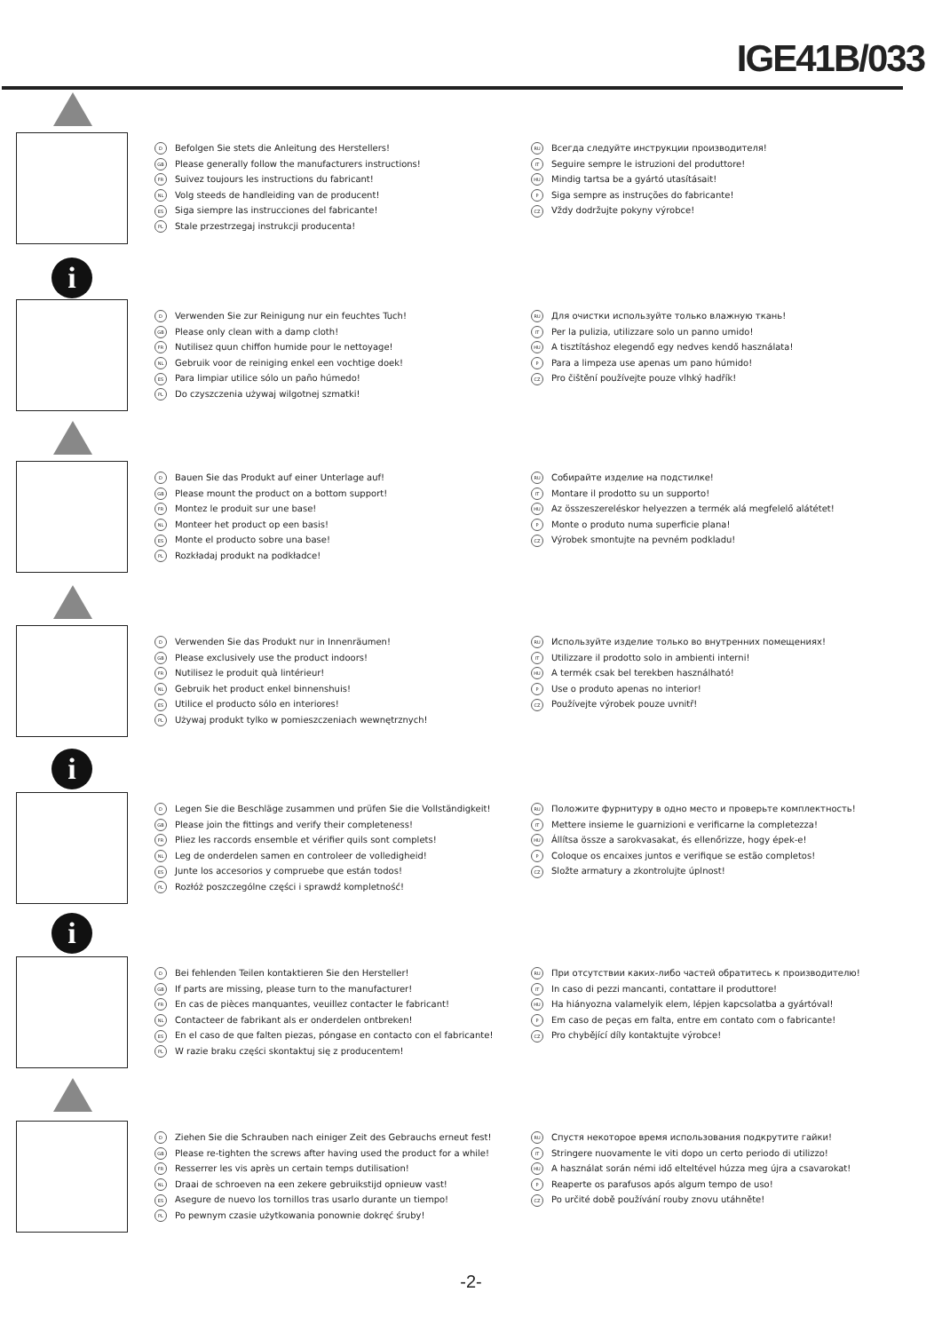IGE41B/033
D Befolgen Sie stets die Anleitung des Herstellers!
GB Please generally follow the manufacturers instructions!
FR Suivez toujours les instructions du fabricant!
NL Volg steeds de handleiding van de producent!
ES Siga siempre las instrucciones del fabricante!
PL Stale przestrzegaj instrukcji producenta!
RU Всегда следуйте инструкции производителя!
IT Seguire sempre le istruzioni del produttore!
HU Mindig tartsa be a gyártó utasításait!
P Siga sempre as instruções do fabricante!
CZ Vždy dodržujte pokyny výrobce!
i
D Verwenden Sie zur Reinigung nur ein feuchtes Tuch!
GB Please only clean with a damp cloth!
FR Nutilisez quun chiffon humide pour le nettoyage!
NL Gebruik voor de reiniging enkel een vochtige doek!
ES Para limpiar utilice sólo un paño húmedo!
PL Do czyszczenia używaj wilgotnej szmatki!
RU Для очистки используйте только влажную ткань!
IT Per la pulizia, utilizzare solo un panno umido!
HU A tisztításhoz elegendő egy nedves kendő használata!
P Para a limpeza use apenas um pano húmido!
CZ Pro čištění používejte pouze vlhký hadřík!
D Bauen Sie das Produkt auf einer Unterlage auf!
GB Please mount the product on a bottom support!
FR Montez le produit sur une base!
NL Monteer het product op een basis!
ES Monte el producto sobre una base!
PL Rozkładaj produkt na podkładce!
RU Собирайте изделие на подстилке!
IT Montare il prodotto su un supporto!
HU Az összeszereléskor helyezzen a termék alá megfelelő alátétet!
P Monte o produto numa superficie plana!
CZ Výrobek smontujte na pevném podkladu!
D Verwenden Sie das Produkt nur in Innenräumen!
GB Please exclusively use the product indoors!
FR Nutilisez le produit quà lintérieur!
NL Gebruik het product enkel binnenshuis!
ES Utilice el producto sólo en interiores!
PL Używaj produkt tylko w pomieszczeniach wewnętrznych!
RU Используйте изделие только во внутренних помещениях!
IT Utilizzare il prodotto solo in ambienti interni!
HU A termék csak bel terekben használható!
P Use o produto apenas no interior!
CZ Používejte výrobek pouze uvnitř!
i
D Legen Sie die Beschläge zusammen und prüfen Sie die Vollständigkeit!
GB Please join the fittings and verify their completeness!
FR Pliez les raccords ensemble et vérifier quils sont complets!
NL Leg de onderdelen samen en controleer de volledigheid!
ES Junte los accesorios y compruebe que están todos!
PL Rozłóż poszczególne części i sprawdź kompletność!
RU Положите фурнитуру в одно место и проверьте комплектность!
IT Mettere insieme le guarnizioni e verificarne la completezza!
HU Állítsa össze a sarokvasakat, és ellenőrizze, hogy épek-e!
P Coloque os encaixes juntos e verifique se estão completos!
CZ Složte armatury a zkontrolujte úplnost!
i
D Bei fehlenden Teilen kontaktieren Sie den Hersteller!
GB If parts are missing, please turn to the manufacturer!
FR En cas de pièces manquantes, veuillez contacter le fabricant!
NL Contacteer de fabrikant als er onderdelen ontbreken!
ES En el caso de que falten piezas, póngase en contacto con el fabricante!
PL W razie braku części skontaktuj się z producentem!
RU При отсутствии каких-либо частей обратитесь к производителю!
IT In caso di pezzi mancanti, contattare il produttore!
HU Ha hiányozna valamelyik elem, lépjen kapcsolatba a gyártóval!
P Em caso de peças em falta, entre em contato com o fabricante!
CZ Pro chybějící díly kontaktujte výrobce!
D Ziehen Sie die Schrauben nach einiger Zeit des Gebrauchs erneut fest!
GB Please re-tighten the screws after having used the product for a while!
FR Resserrer les vis après un certain temps dutilisation!
NL Draai de schroeven na een zekere gebruikstijd opnieuw vast!
ES Asegure de nuevo los tornillos tras usarlo durante un tiempo!
PL Po pewnym czasie użytkowania ponownie dokręć śruby!
RU Спустя некоторое время использования подкрутите гайки!
IT Stringere nuovamente le viti dopo un certo periodo di utilizzo!
HU A használat során némi idő elteltével húzza meg újra a csavarokat!
P Reaperte os parafusos após algum tempo de uso!
CZ Po určité době používání rouby znovu utáhněte!
-2-